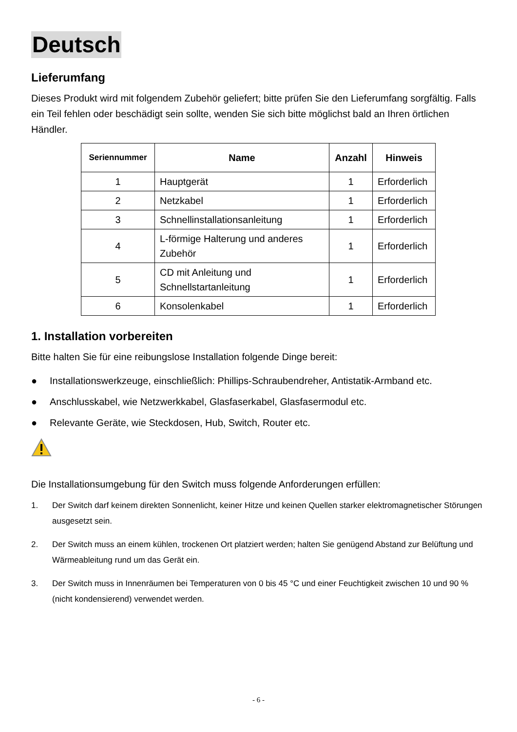Deutsch
Lieferumfang
Dieses Produkt wird mit folgendem Zubehör geliefert; bitte prüfen Sie den Lieferumfang sorgfältig. Falls ein Teil fehlen oder beschädigt sein sollte, wenden Sie sich bitte möglichst bald an Ihren örtlichen Händler.
| Seriennummer | Name | Anzahl | Hinweis |
| --- | --- | --- | --- |
| 1 | Hauptgerät | 1 | Erforderlich |
| 2 | Netzkabel | 1 | Erforderlich |
| 3 | Schnellinstallationsanleitung | 1 | Erforderlich |
| 4 | L-förmige Halterung und anderes Zubehör | 1 | Erforderlich |
| 5 | CD mit Anleitung und Schnellstartanleitung | 1 | Erforderlich |
| 6 | Konsolenkabel | 1 | Erforderlich |
1. Installation vorbereiten
Bitte halten Sie für eine reibungslose Installation folgende Dinge bereit:
● Installationswerkzeuge, einschließlich: Phillips-Schraubendreher, Antistatik-Armband etc.
● Anschlusskabel, wie Netzwerkkabel, Glasfaserkabel, Glasfasermodul etc.
● Relevante Geräte, wie Steckdosen, Hub, Switch, Router etc.
Die Installationsumgebung für den Switch muss folgende Anforderungen erfüllen:
1. Der Switch darf keinem direkten Sonnenlicht, keiner Hitze und keinen Quellen starker elektromagnetischer Störungen ausgesetzt sein.
2. Der Switch muss an einem kühlen, trockenen Ort platziert werden; halten Sie genügend Abstand zur Belüftung und Wärmeableitung rund um das Gerät ein.
3. Der Switch muss in Innenräumen bei Temperaturen von 0 bis 45 °C und einer Feuchtigkeit zwischen 10 und 90 % (nicht kondensierend) verwendet werden.
- 6 -